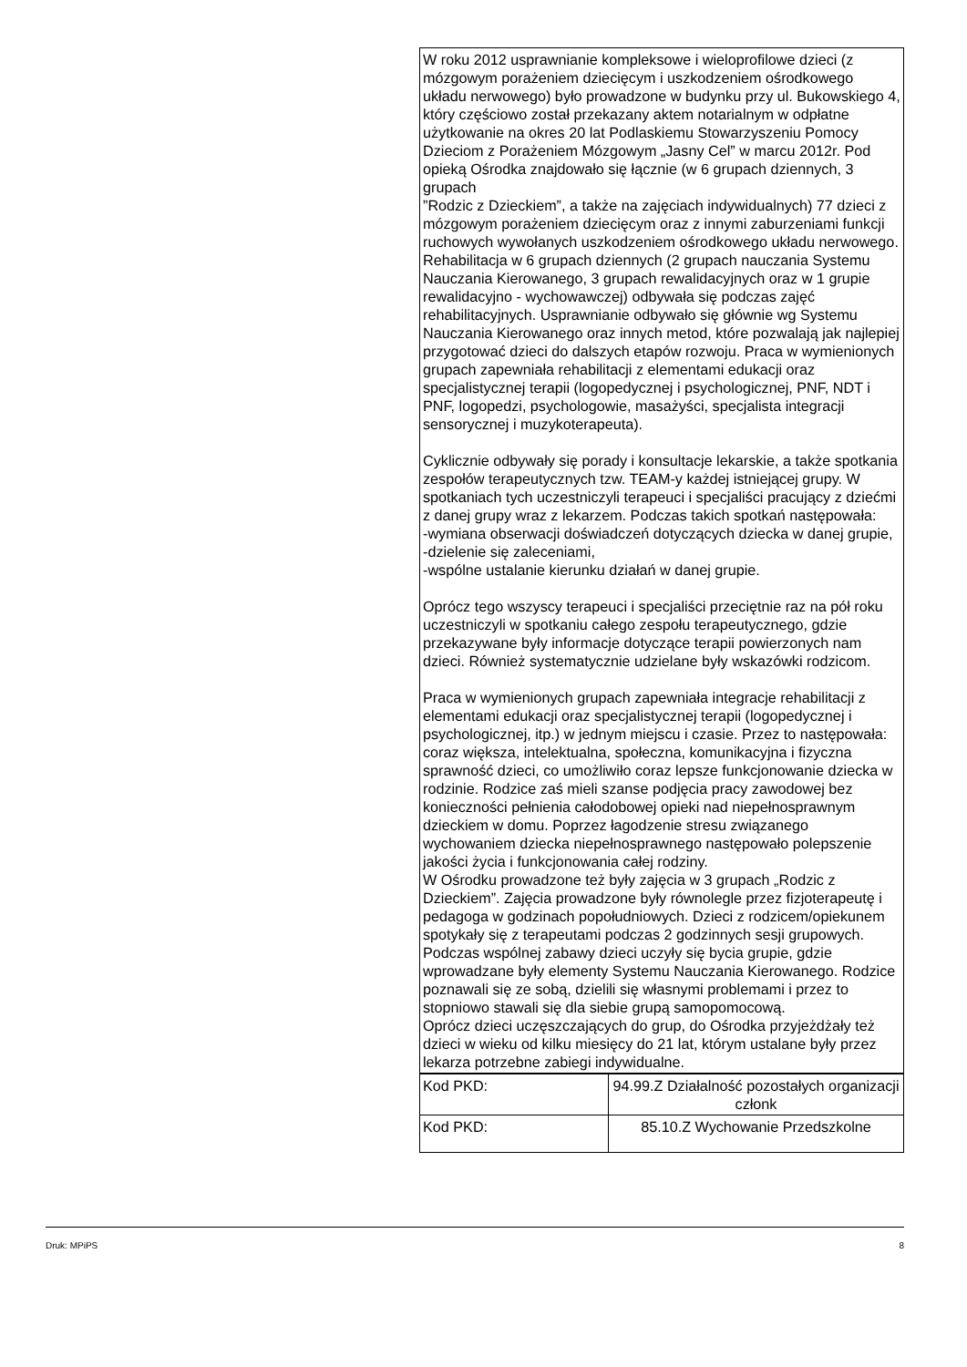W roku 2012 usprawnianie kompleksowe i wieloprofilowe dzieci (z mózgowym porażeniem dziecięcym i uszkodzeniem ośrodkowego układu nerwowego) było prowadzone w budynku przy ul. Bukowskiego 4, który częściowo został przekazany aktem notarialnym w odpłatne użytkowanie na okres 20 lat Podlaskiemu Stowarzyszeniu Pomocy Dzieciom z Porażeniem Mózgowym „Jasny Cel” w marcu 2012r. Pod opieką Ośrodka znajdowało się łącznie (w 6 grupach dziennych, 3 grupach
”Rodzic z Dzieckiem”, a także na zajęciach indywidualnych) 77 dzieci z mózgowym porażeniem dziecięcym oraz z innymi zaburzeniami funkcji ruchowych wywołanych uszkodzeniem ośrodkowego układu nerwowego.
Rehabilitacja w 6 grupach dziennych (2 grupach nauczania Systemu Nauczania Kierowanego, 3 grupach rewalidacyjnych oraz w 1 grupie rewalidacyjno - wychowawczej) odbywała się podczas zajęć rehabilitacyjnych. Usprawnianie odbywało się głównie wg Systemu Nauczania Kierowanego oraz innych metod, które pozwalają jak najlepiej przygotować dzieci do dalszych etapów rozwoju. Praca w wymienionych grupach zapewniała rehabilitacji z elementami edukacji oraz specjalistycznej terapii (logopedycznej i psychologicznej, PNF, NDT i PNF, logopedzi, psychologowie, masażyści, specjalista integracji sensorycznej i muzykoterapeuta).
Cyklicznie odbywały się porady i konsultacje lekarskie, a także spotkania zespołów terapeutycznych tzw. TEAM-y każdej istniejącej grupy. W spotkaniach tych uczestniczyli terapeuci i specjaliści pracujący z dziećmi z danej grupy wraz z lekarzem. Podczas takich spotkań następowała:
-wymiana obserwacji doświadczeń dotyczących dziecka w danej grupie,
-dzielenie się zaleceniami,
-wspólne ustalanie kierunku działań w danej grupie.
Oprócz tego wszyscy terapeuci i specjaliści przeciętnie raz na pół roku uczestniczyli w spotkaniu całego zespołu terapeutycznego, gdzie przekazywane były informacje dotyczące terapii powierzonych nam dzieci. Również systematycznie udzielane były wskazówki rodzicom.
Praca w wymienionych grupach zapewniała integracje rehabilitacji z elementami edukacji oraz specjalistycznej terapii (logopedycznej i psychologicznej, itp.) w jednym miejscu i czasie. Przez to następowała: coraz większa, intelektualna, społeczna, komunikacyjna i fizyczna sprawność dzieci, co umożliwiło coraz lepsze funkcjonowanie dziecka w rodzinie. Rodzice zaś mieli szanse podjęcia pracy zawodowej bez konieczności pełnienia całodobowej opieki nad niepełnosprawnym dzieckiem w domu. Poprzez łagodzenie stresu związanego wychowaniem dziecka niepełnosprawnego następowało polepszenie jakości życia i funkcjonowania całej rodziny.
W Ośrodku prowadzone też były zajęcia w 3 grupach „Rodzic z Dzieckiem”. Zajęcia prowadzone były równolegle przez fizjoterapeutę i pedagoga w godzinach popołudniowych. Dzieci z rodzicem/opiekunem spotykały się z terapeutami podczas 2 godzinnych sesji grupowych. Podczas wspólnej zabawy dzieci uczyły się bycia grupie, gdzie wprowadzane były elementy Systemu Nauczania Kierowanego. Rodzice poznawali się ze sobą, dzielili się własnymi problemami i przez to stopniowo stawali się dla siebie grupą samopomocową.
Oprócz dzieci uczęszczających do grup, do Ośrodka przyjeżdżały też dzieci w wieku od kilku miesięcy do 21 lat, którym ustalane były przez lekarza potrzebne zabiegi indywidualne.
| Kod PKD: | 94.99.Z Działalność pozostałych organizacji członk |
| Kod PKD: | 85.10.Z Wychowanie Przedszkolne |
Druk: MPiPS 8